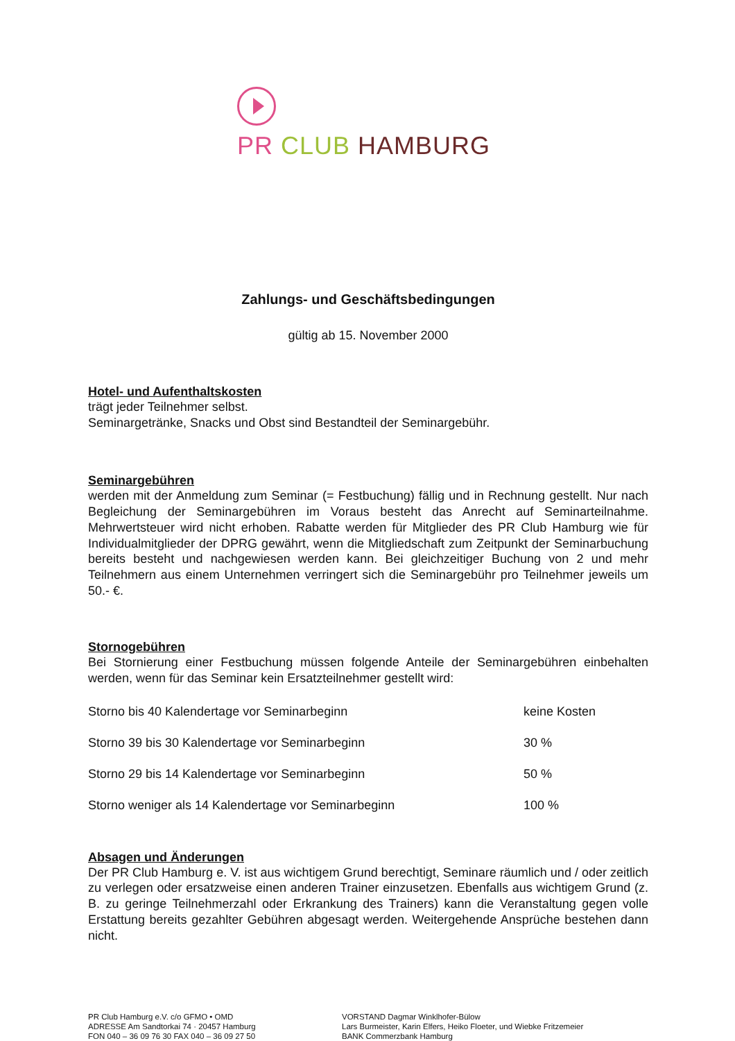PR CLUB HAMBURG
Zahlungs- und Geschäftsbedingungen
gültig ab 15. November 2000
Hotel- und Aufenthaltskosten
trägt jeder Teilnehmer selbst.
Seminargetränke, Snacks und Obst sind Bestandteil der Seminargebühr.
Seminargebühren
werden mit der Anmeldung zum Seminar (= Festbuchung) fällig und in Rechnung gestellt. Nur nach Begleichung der Seminargebühren im Voraus besteht das Anrecht auf Seminarteilnahme. Mehrwertsteuer wird nicht erhoben. Rabatte werden für Mitglieder des PR Club Hamburg wie für Individualmitglieder der DPRG gewährt, wenn die Mitgliedschaft zum Zeitpunkt der Seminarbuchung bereits besteht und nachgewiesen werden kann. Bei gleichzeitiger Buchung von 2 und mehr Teilnehmern aus einem Unternehmen verringert sich die Seminargebühr pro Teilnehmer jeweils um 50.- €.
Stornogebühren
Bei Stornierung einer Festbuchung müssen folgende Anteile der Seminargebühren einbehalten werden, wenn für das Seminar kein Ersatzteilnehmer gestellt wird:
| Storno bis 40 Kalendertage vor Seminarbeginn | keine Kosten |
| Storno 39 bis 30 Kalendertage vor Seminarbeginn | 30 % |
| Storno 29 bis 14 Kalendertage vor Seminarbeginn | 50 % |
| Storno weniger als 14 Kalendertage vor Seminarbeginn | 100 % |
Absagen und Änderungen
Der PR Club Hamburg e. V. ist aus wichtigem Grund berechtigt, Seminare räumlich und / oder zeitlich zu verlegen oder ersatzweise einen anderen Trainer einzusetzen. Ebenfalls aus wichtigem Grund (z. B. zu geringe Teilnehmerzahl oder Erkrankung des Trainers) kann die Veranstaltung gegen volle Erstattung bereits gezahlter Gebühren abgesagt werden. Weitergehende Ansprüche bestehen dann nicht.
PR Club Hamburg e.V. c/o GFMO • OMD
ADRESSE Am Sandtorkai 74 · 20457 Hamburg
FON 040 – 36 09 76 30 FAX 040 – 36 09 27 50
VORSTAND Dagmar Winklhofer-Bülow
Lars Burmeister, Karin Elfers, Heiko Floeter, und Wiebke Fritzemeier
BANK Commerzbank Hamburg